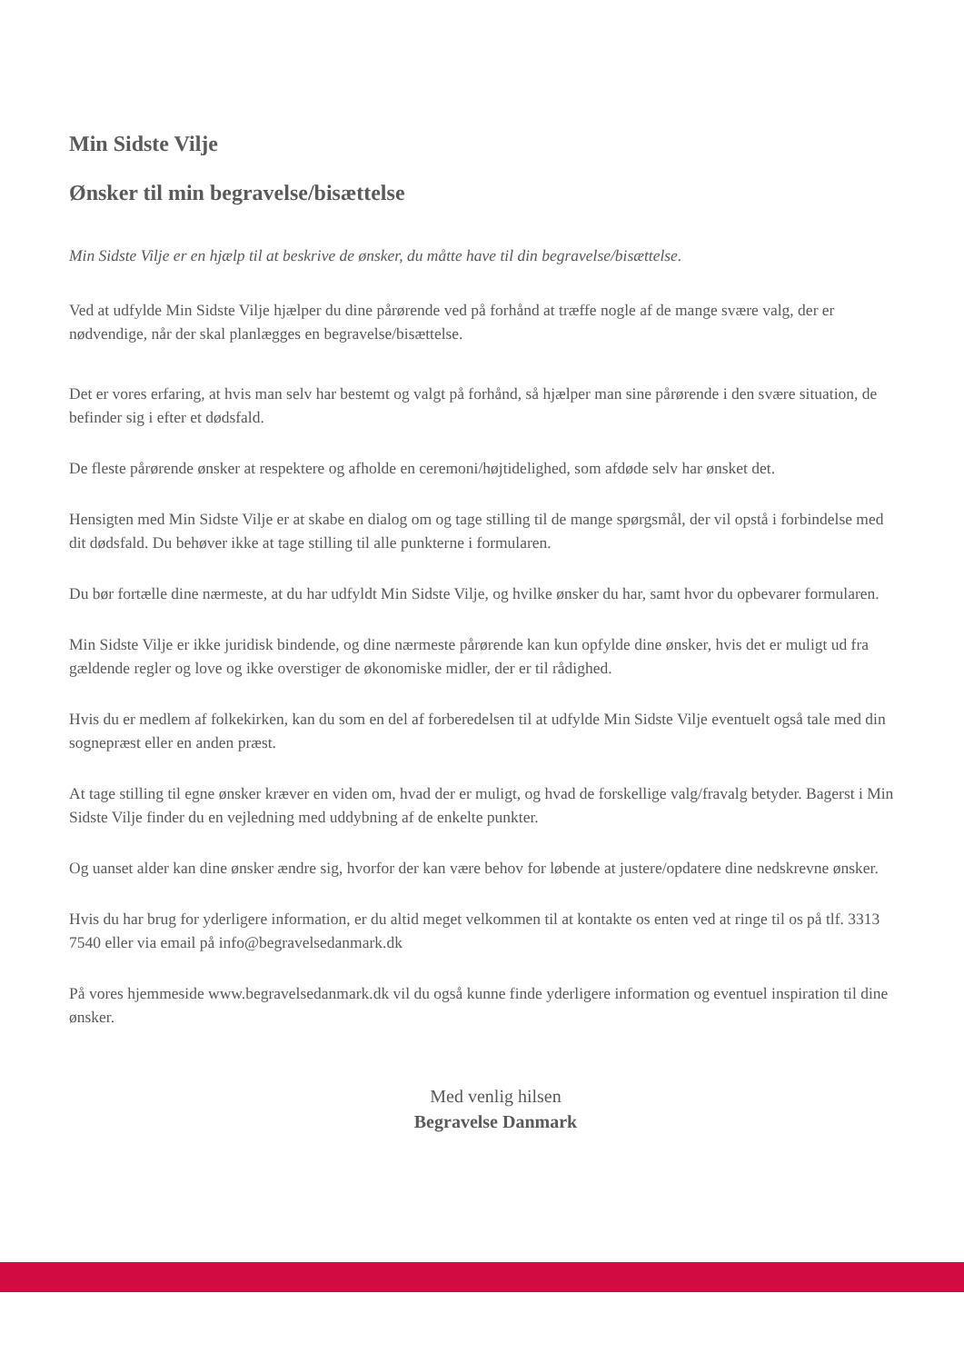Min Sidste Vilje
Ønsker til min begravelse/bisættelse
Min Sidste Vilje er en hjælp til at beskrive de ønsker, du måtte have til din begravelse/bisættelse.
Ved at udfylde Min Sidste Vilje hjælper du dine pårørende ved på forhånd at træffe nogle af de mange svære valg, der er nødvendige, når der skal planlægges en begravelse/bisættelse.
Det er vores erfaring, at hvis man selv har bestemt og valgt på forhånd, så hjælper man sine pårørende i den svære situation, de befinder sig i efter et dødsfald.
De fleste pårørende ønsker at respektere og afholde en ceremoni/højtidelighed, som afdøde selv har ønsket det.
Hensigten med Min Sidste Vilje er at skabe en dialog om og tage stilling til de mange spørgsmål, der vil opstå i forbindelse med dit dødsfald. Du behøver ikke at tage stilling til alle punkterne i formularen.
Du bør fortælle dine nærmeste, at du har udfyldt Min Sidste Vilje, og hvilke ønsker du har, samt hvor du opbevarer formularen.
Min Sidste Vilje er ikke juridisk bindende, og dine nærmeste pårørende kan kun opfylde dine ønsker, hvis det er muligt ud fra gældende regler og love og ikke overstiger de økonomiske midler, der er til rådighed.
Hvis du er medlem af folkekirken, kan du som en del af forberedelsen til at udfylde Min Sidste Vilje eventuelt også tale med din sognepræst eller en anden præst.
At tage stilling til egne ønsker kræver en viden om, hvad der er muligt, og hvad de forskellige valg/fravalg betyder. Bagerst i Min Sidste Vilje finder du en vejledning med uddybning af de enkelte punkter.
Og uanset alder kan dine ønsker ændre sig, hvorfor der kan være behov for løbende at justere/opdatere dine nedskrevne ønsker.
Hvis du har brug for yderligere information, er du altid meget velkommen til at kontakte os enten ved at ringe til os på tlf. 3313 7540 eller via email på info@begravelsedanmark.dk
På vores hjemmeside www.begravelsedanmark.dk vil du også kunne finde yderligere information og eventuel inspiration til dine ønsker.
Med venlig hilsen
Begravelse Danmark